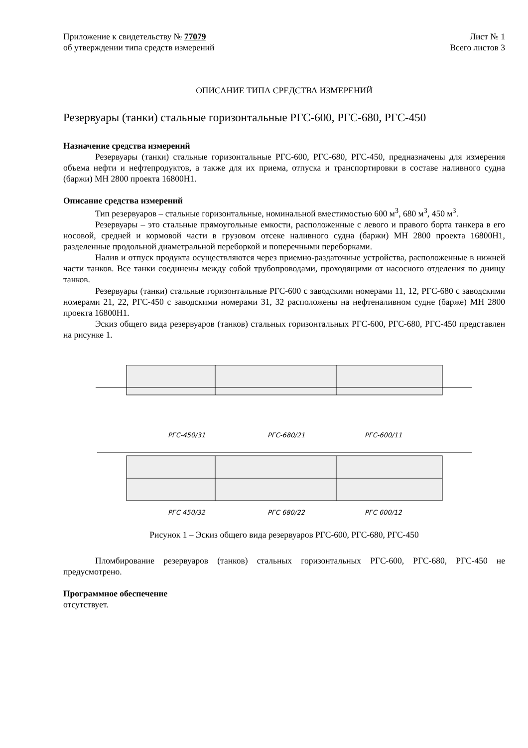Приложение к свидетельству № 77079
об утверждении типа средств измерений
Лист № 1
Всего листов 3
ОПИСАНИЕ ТИПА СРЕДСТВА ИЗМЕРЕНИЙ
Резервуары (танки) стальные горизонтальные РГС-600, РГС-680, РГС-450
Назначение средства измерений
Резервуары (танки) стальные горизонтальные РГС-600, РГС-680, РГС-450, предназначены для измерения объема нефти и нефтепродуктов, а также для их приема, отпуска и транспортировки в составе наливного судна (баржи) МН 2800 проекта 16800Н1.
Описание средства измерений
Тип резервуаров – стальные горизонтальные, номинальной вместимостью 600 м<sup>3</sup>, 680 м<sup>3</sup>, 450 м<sup>3</sup>.
Резервуары – это стальные прямоугольные емкости, расположенные с левого и правого борта танкера в его носовой, средней и кормовой части в грузовом отсеке наливного судна (баржи) МН 2800 проекта 16800Н1, разделенные продольной диаметральной переборкой и поперечными переборками.
Налив и отпуск продукта осуществляются через приемно-раздаточные устройства, расположенные в нижней части танков. Все танки соединены между собой трубопроводами, проходящими от насосного отделения по днищу танков.
Резервуары (танки) стальные горизонтальные РГС-600 с заводскими номерами 11, 12, РГС-680 с заводскими номерами 21, 22, РГС-450 с заводскими номерами 31, 32 расположены на нефтеналивном судне (барже) МН 2800 проекта 16800Н1.
Эскиз общего вида резервуаров (танков) стальных горизонтальных РГС-600, РГС-680, РГС-450 представлен на рисунке 1.
РГС-450/31
РГС-680/21
РГС-600/11
РГС 450/32
РГС 680/22
РГС 600/12
Рисунок 1 – Эскиз общего вида резервуаров РГС-600, РГС-680, РГС-450
Пломбирование резервуаров (танков) стальных горизонтальных РГС-600, РГС-680, РГС-450 не предусмотрено.
Программное обеспечение
отсутствует.